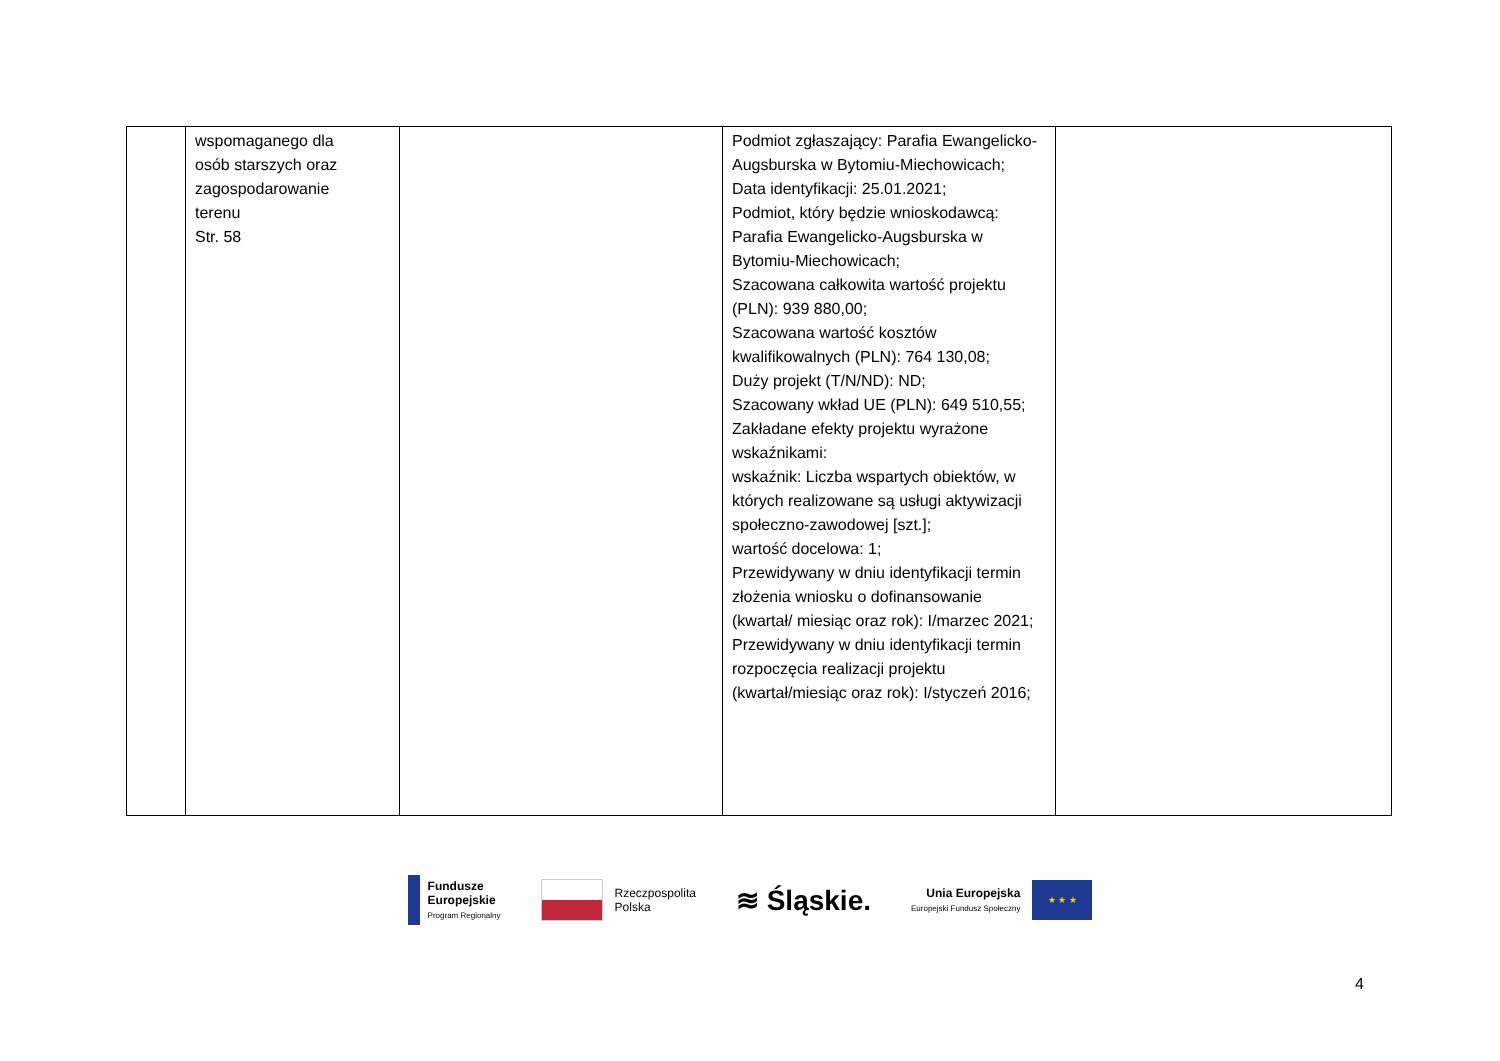| | wspomaganego dla osób starszych oraz zagospodarowanie terenu Str. 58 | | Podmiot zgłaszający: Parafia Ewangelicko-Augsburska w Bytomiu-Miechowicach; Data identyfikacji: 25.01.2021; Podmiot, który będzie wnioskodawcą: Parafia Ewangelicko-Augsburska w Bytomiu-Miechowicach; Szacowana całkowita wartość projektu (PLN): 939 880,00; Szacowana wartość kosztów kwalifikowalnych (PLN): 764 130,08; Duży projekt (T/N/ND): ND; Szacowany wkład UE (PLN): 649 510,55; Zakładane efekty projektu wyrażone wskaźnikami: wskaźnik: Liczba wspartych obiektów, w których realizowane są usługi aktywizacji społeczno-zawodowej [szt.]; wartość docelowa: 1; Przewidywany w dniu identyfikacji termin złożenia wniosku o dofinansowanie (kwartał/ miesiąc oraz rok): I/marzec 2021; Przewidywany w dniu identyfikacji termin rozpoczęcia realizacji projektu (kwartał/miesiąc oraz rok): I/styczeń 2016; | |
Fundusze
Europejskie
Program Regionalny
Rzeczpospolita
Polska
≋ Śląskie.
Unia Europejska
Europejski Fundusz Społeczny
★ ★ ★
4